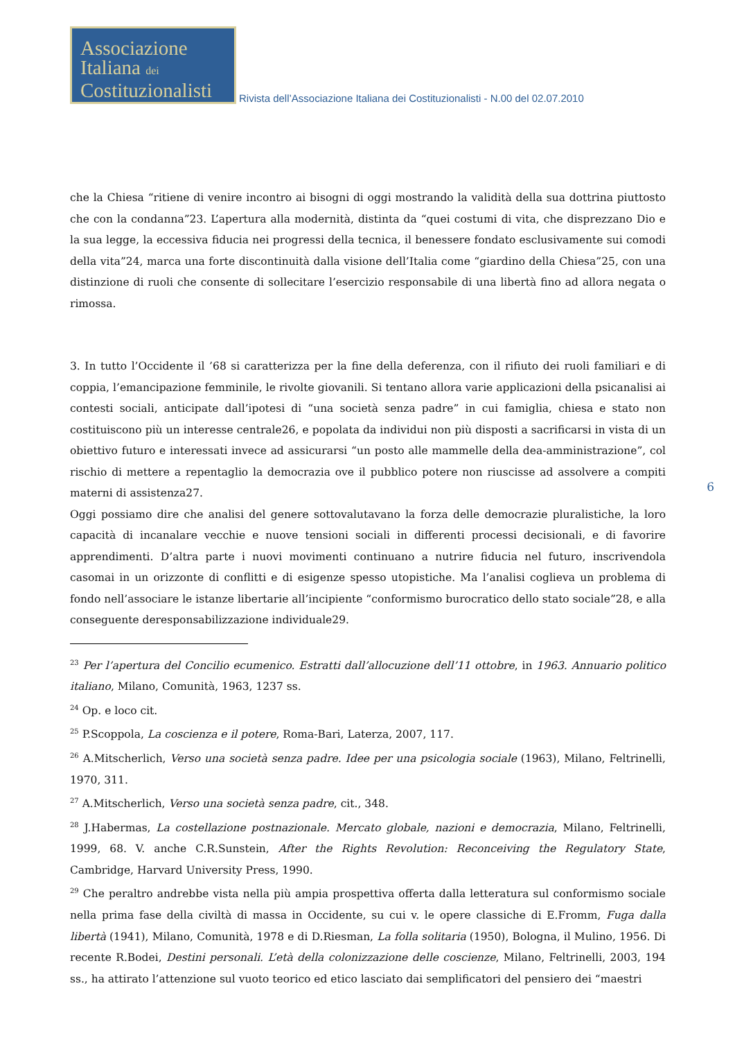Associazione
Italiana dei
Costituzionalisti
Rivista dell’Associazione Italiana dei Costituzionalisti - N.00 del 02.07.2010
che la Chiesa “ritiene di venire incontro ai bisogni di oggi mostrando la validità della sua dottrina piuttosto che con la condanna”23. L’apertura alla modernità, distinta da “quei costumi di vita, che disprezzano Dio e la sua legge, la eccessiva fiducia nei progressi della tecnica, il benessere fondato esclusivamente sui comodi della vita”24, marca una forte discontinuità dalla visione dell’Italia come “giardino della Chiesa”25, con una distinzione di ruoli che consente di sollecitare l’esercizio responsabile di una libertà fino ad allora negata o rimossa.
3. In tutto l’Occidente il ’68 si caratterizza per la fine della deferenza, con il rifiuto dei ruoli familiari e di coppia, l’emancipazione femminile, le rivolte giovanili. Si tentano allora varie applicazioni della psicanalisi ai contesti sociali, anticipate dall’ipotesi di “una società senza padre” in cui famiglia, chiesa e stato non costituiscono più un interesse centrale26, e popolata da individui non più disposti a sacrificarsi in vista di un obiettivo futuro e interessati invece ad assicurarsi “un posto alle mammelle della dea-amministrazione”, col rischio di mettere a repentaglio la democrazia ove il pubblico potere non riuscisse ad assolvere a compiti materni di assistenza27.
Oggi possiamo dire che analisi del genere sottovalutavano la forza delle democrazie pluralistiche, la loro capacità di incanalare vecchie e nuove tensioni sociali in differenti processi decisionali, e di favorire apprendimenti. D’altra parte i nuovi movimenti continuano a nutrire fiducia nel futuro, inscrivendola casomai in un orizzonte di conflitti e di esigenze spesso utopistiche. Ma l’analisi coglieva un problema di fondo nell’associare le istanze libertarie all’incipiente “conformismo burocratico dello stato sociale”28, e alla conseguente deresponsabilizzazione individuale29.
<sup>23</sup> Per l’apertura del Concilio ecumenico. Estratti dall’allocuzione dell’11 ottobre, in 1963. Annuario politico italiano, Milano, Comunità, 1963, 1237 ss.
<sup>24</sup> Op. e loco cit.
<sup>25</sup> P.Scoppola, La coscienza e il potere, Roma-Bari, Laterza, 2007, 117.
<sup>26</sup> A.Mitscherlich, Verso una società senza padre. Idee per una psicologia sociale (1963), Milano, Feltrinelli, 1970, 311.
<sup>27</sup> A.Mitscherlich, Verso una società senza padre, cit., 348.
<sup>28</sup> J.Habermas, La costellazione postnazionale. Mercato globale, nazioni e democrazia, Milano, Feltrinelli, 1999, 68. V. anche C.R.Sunstein, After the Rights Revolution: Reconceiving the Regulatory State, Cambridge, Harvard University Press, 1990.
<sup>29</sup> Che peraltro andrebbe vista nella più ampia prospettiva offerta dalla letteratura sul conformismo sociale nella prima fase della civiltà di massa in Occidente, su cui v. le opere classiche di E.Fromm, Fuga dalla libertà (1941), Milano, Comunità, 1978 e di D.Riesman, La folla solitaria (1950), Bologna, il Mulino, 1956. Di recente R.Bodei, Destini personali. L’età della colonizzazione delle coscienze, Milano, Feltrinelli, 2003, 194 ss., ha attirato l’attenzione sul vuoto teorico ed etico lasciato dai semplificatori del pensiero dei “maestri
6